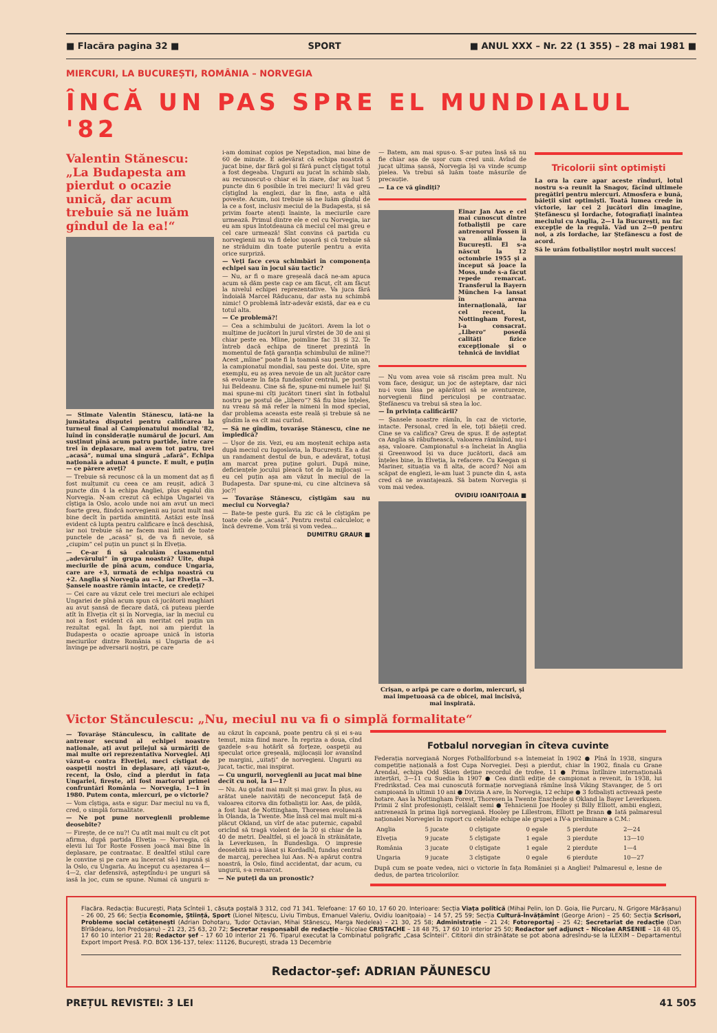■ Flacăra pagina 32 ■ SPORT ■ ANUL XXX – Nr. 22 (1 355) – 28 mai 1981 ■
MIERCURI, LA BUCUREȘTI, ROMÂNIA – NORVEGIA
ÎNCĂ UN PAS SPRE EL MUNDIALUL '82
Valentin Stănescu: „La Budapesta am pierdut o ocazie unică, dar acum trebuie să ne luăm gîndul de la ea!“
— Stimate Valentin Stănescu, iată-ne la jumătatea disputei pentru calificarea la turneul final al Campionatului mondial '82, luînd în considerație numărul de jocuri. Am susținut pînă acum patru partide, între care trei în deplasare, mai avem tot patru, trei „acasă“, numai una singură „afară“. Echipa națională a adunat 4 puncte. E mult, e puțin — ce părere aveți?
— Trebuie să recunosc că la un moment dat aș fi fost mulțumit cu ceea ce am reușit, adică 3 puncte din 4 la echipa Angliei, plus egalul din Norvegia. N-am crezut că echipa Ungariei va cîștiga la Oslo, acolo unde noi am avut un meci foarte greu, fiindcă norvegienii au jucat mult mai bine decît în partida amintită. Astăzi este însă evident că lupta pentru calificare e încă deschisă, iar noi trebuie să ne facem mai întîi de toate punctele de „acasă“ și, de va fi nevoie, să „ciupim“ cel puțin un punct și în Elveția.
— Ce-ar fi să calculăm clasamentul „adevărului“ în grupa noastră? Uite, după meciurile de pînă acum, conduce Ungaria, care are +3, urmată de echipa noastră cu +2. Anglia și Norvegia au —1, iar Elveția —3. Șansele noastre rămîn intacte, ce credeți?
— Cei care au văzut cele trei meciuri ale echipei Ungariei de pînă acum spun că jucătorii maghiari au avut șansă de fiecare dată, că puteau pierde atît în Elveția cît și în Norvegia, iar în meciul cu noi a fost evident că am meritat cel puțin un rezultat egal. În fapt, noi am pierdut la Budapesta o ocazie aproape unică în istoria meciurilor dintre România și Ungaria de a-i învinge pe adversarii noștri, pe care
i-am dominat copios pe Nepstadion, mai bine de 60 de minute. E adevărat că echipa noastră a jucat bine, dar fără gol și fără punct cîștigat totul a fost degeaba. Ungurii au jucat în schimb slab, au recunoscut-o chiar ei în ziare, dar au luat 5 puncte din 6 posibile în trei meciuri! Îi văd greu cîștigînd la englezi, dar în fine, asta e altă poveste. Acum, noi trebuie să ne luăm gîndul de la ce a fost, inclusiv meciul de la Budapesta, și să privim foarte atenți înainte, la meciurile care urmează. Primul dintre ele e cel cu Norvegia, iar eu am spus întotdeauna că meciul cel mai greu e cel care urmează! Sînt convins că partida cu norvegienii nu va fi deloc ușoară și că trebuie să ne străduim din toate puterile pentru a evita orice surpriză.
— Veți face ceva schimbări în componența echipei sau în jocul său tactic?
— Nu, ar fi o mare greșeală dacă ne-am apuca acum să dăm peste cap ce am făcut, cît am făcut la nivelul echipei reprezentative. Va juca fără îndoială Marcel Răducanu, dar asta nu schimbă nimic! O problemă într-adevăr există, dar ea e cu totul alta.
— Ce problemă?!
— Cea a schimbului de jucători. Avem la lot o mulțime de jucători în jurul vîrstei de 30 de ani și chiar peste ea. Mîine, poimîine fac 31 și 32. Te întreb dacă echipa de tineret prezintă în momentul de față garanția schimbului de mîine?! Acest „mîine“ poate fi la toamnă sau peste un an, la campionatul mondial, sau peste doi. Uite, spre exemplu, eu aș avea nevoie de un alt jucător care să evolueze în fața fundașilor centrali, pe postul lui Beldeanu. Cine să fie, spune-mi numele lui! Și mai spune-mi cîți jucători tineri sînt în fotbalul nostru pe postul de „libero“? Să fiu bine înțeles, nu vreau să mă refer la nimeni în mod special, dar problema aceasta este reală și trebuie să ne gîndim la ea cît mai curînd.
— Să ne gîndim, tovarășe Stănescu, cine ne împiedică?
— Ușor de zis. Vezi, eu am moștenit echipa asta după meciul cu Iugoslavia, la București. Ea a dat un randament destul de bun, e adevărat, totuși am marcat prea puține goluri. După mine, deficiențele jocului pleacă tot de la mijlocași — eu cel puțin așa am văzut în meciul de la Budapesta. Dar spune-mi, cu cine altcineva să joc?!
— Tovarășe Stănescu, cîștigăm sau nu meciul cu Norvegia?
— Bate-te peste gură. Eu zic că le cîștigăm pe toate cele de „acasă“. Pentru restul calculelor, e încă devreme. Vom trăi și vom vedea...
DUMITRU GRAUR ■
— Batem, am mai spus-o. S-ar putea însă să nu fie chiar așa de ușor cum cred unii. Avînd de jucat ultima șansă, Norvegia își va vinde scump pielea. Va trebui să luăm toate măsurile de precauție.
— La ce vă gîndiți?
Einar Jan Aas e cel mai cunoscut dintre fotbaliștii pe care antrenorul Fossen îi va alinia la București. El s-a născut la 12 octombrie 1955 și a început să joace la Moss, unde s-a făcut repede remarcat. Transferul la Bayern München l-a lansat în arena internațională, iar cel recent, la Nottingham Forest, l-a consacrat. „Libero“ posedă calități fizice excepționale și o tehnică de invidiat
— Nu vom avea voie să riscăm prea mult. Nu vom face, desigur, un joc de așteptare, dar nici nu-i vom lăsa pe apărători să se aventureze, norvegienii fiind periculoși pe contraatac. Ștefănescu va trebui să stea la loc.
— În privința calificării?
— Șansele noastre rămîn, în caz de victorie, intacte. Personal, cred în ele, toți băieții cred. Cine se va califica? Greu de spus. E de așteptat ca Anglia să răbufnească, valoarea rămînînd, nu-i așa, valoare. Campionatul s-a încheiat în Anglia și Greenwood își va duce jucătorii, dacă am înțeles bine, în Elveția, la refacere. Cu Keegan și Mariner, situația va fi alta, de acord? Noi am scăpat de englezi, le-am luat 3 puncte din 4, asta cred că ne avantajează. Să batem Norvegia și vom mai vedea.
OVIDIU IOANIȚOAIA ■
Crișan, o aripă pe care o dorim, miercuri, și mai impetuoasă ca de obicei, mai incisivă, mai inspirată.
Tricolorii sînt optimiști
La ora la care apar aceste rînduri, lotul nostru s-a reunit la Snagov, făcînd ultimele pregătiri pentru miercuri. Atmosfera e bună, băieții sînt optimiști. Toată lumea crede în victorie, iar cei 2 jucători din imagine, Ștefănescu și Iordache, fotografiați înaintea meciului cu Anglia, 2—1 la București, nu fac excepție de la regulă. Văd un 2—0 pentru noi, a zis Iordache, iar Ștefănescu a fost de acord.
Să le urăm fotbaliștilor noștri mult succes!
Victor Stănculescu: „Nu, meciul nu va fi o simplă formalitate“
— Tovarășe Stănculescu, în calitate de antrenor secund al echipei noastre naționale, ați avut prilejul să urmăriți de mai multe ori reprezentativa Norvegiei. Ați văzut-o contra Elveției, meci cîștigat de oaspeții noștri în deplasare, ați văzut-o, recent, la Oslo, cînd a pierdut în fața Ungariei, firește, ați fost martorul primei confruntări România — Norvegia, 1—1 în 1980. Putem conta, miercuri, pe o victorie?
— Vom cîștiga, asta e sigur. Dar meciul nu va fi, cred, o simplă formalitate.
— Ne pot pune norvegienii probleme deosebite?
— Firește, de ce nu?! Cu atît mai mult cu cît pot afirma, după partida Elveția — Norvegia, că elevii lui Tor Roste Fossen joacă mai bine în deplasare, pe contraatac. E dealtfel stilul care le convine și pe care au încercat să-l impună și la Oslo, cu Ungaria. Au început cu așezarea 4—4—2, clar defensivă, așteptîndu-i pe unguri să iasă la joc, cum se spune. Numai că ungurii n-au căzut în capcană, poate pentru că și ei s-au temut, miza fiind mare. În repriza a doua, cînd gazdele s-au hotărît să forțeze, oaspeții au speculat orice greșeală, mijlocașii lor avansînd pe margini, „uitați“ de norvegieni. Ungurii au jucat, tactic, mai inspirat.
— Cu ungurii, norvegienii au jucat mai bine decît cu noi, la 1—1?
— Nu. Au gafat mai mult și mai grav. În plus, au arătat unele naivități de neconceput față de valoarea citorva din fotbaliștii lor. Aas, de pildă, a fost luat de Nottingham, Thoresen evoluează în Olanda, la Twente. Mie însă cel mai mult mi-a plăcut Okland, un vîrf de atac puternic, capabil oricînd să tragă violent de la 30 și chiar de la 40 de metri. Dealtfel, și el joacă în străinătate, la Leverkusen, în Bundesliga. O impresie deosebită mi-a lăsat și Kordadhl, fundaș central de marcaj, perechea lui Aas. N-a apărut contra noastră, la Oslo, fiind accidentat, dar acum, cu ungurii, s-a remarcat.
— Ne puteți da un pronostic?
Fotbalul norvegian în cîteva cuvinte
Federația norvegiană Norges Fotballforbund s-a întemeiat în 1902 ● Pînă în 1938, singura competiție națională a fost Cupa Norvegiei. Deși a pierdut, chiar în 1902, finala cu Grane Arendal, echipa Odd Skien deține recordul de trofee, 11 ● Prima întîlnire internațională interțări, 3—11 cu Suedia în 1907 ● Cea dintîi ediție de campionat a revenit, în 1938, lui Fredrikstad. Cea mai cunoscută formație norvegiană rămîne însă Viking Stavanger, de 5 ori campioană în ultimii 10 ani ● Divizia A are, în Norvegia, 12 echipe ● 3 fotbaliști activează peste hotare. Aas la Nottingham Forest, Thoresen la Twente Enschede și Okland la Bayer Leverkusen. Primii 2 sînt profesioniști, celălalt semi ● Tehnicienii Joe Hooley și Billy Elliott, ambii englezi, antrenează în prima ligă norvegiană. Hooley pe Lillestrom, Elliott pe Brann ● Iată palmaresul naționalei Norvegiei în raport cu celelalte echipe ale grupei a IV-a preliminare a C.M.:
| Anglia | 5 jucate | 0 cîștigate | 0 egale | 5 pierdute | 2—24 |
| Elveția | 9 jucate | 5 cîștigate | 1 egale | 3 pierdute | 13—10 |
| România | 3 jucate | 0 cîștigate | 1 egale | 2 pierdute | 1—4 |
| Ungaria | 9 jucate | 3 cîștigate | 0 egale | 6 pierdute | 10—27 |
După cum se poate vedea, nici o victorie în fața României și a Angliei! Palmaresul e, lesne de dedus, de partea tricolorilor.
Flacăra. Redacția: București, Piața Scînteii 1, căsuța poștală 3 312, cod 71 341. Telefoane: 17 60 10, 17 60 20. Interioare: Secția Viața politică (Mihai Pelin, Ion D. Goia, Ilie Purcaru, N. Grigore Mărășanu) – 26 00, 25 66; Secția Economie, Știință, Sport (Lionel Nițescu, Liviu Timbus, Emanuel Valeriu, Ovidiu Ioanițoaia) – 14 57, 25 59; Secția Cultură-Învățămînt (George Arion) – 25 60; Secția Scrisori, Probleme social cetățenești (Adrian Dohotaru, Tudor Octavian, Mihai Stănescu, Marga Nedelea) – 21 30, 25 58; Administrație – 21 24; Fotoreportaj – 25 42; Secretariat de redacție (Dan Bîrlădeanu, Ion Predoșanu) – 21 23, 25 63, 20 72; Secretar responsabil de redacție – Nicolae CRISTACHE – 18 48 75, 17 60 10 interior 25 50; Redactor șef adjunct – Nicolae ARSENIE – 18 48 05, 17 60 10 interior 21 28; Redactor șef – 17 60 10 interior 21 76. Tiparul executat la Combinatul poligrafic „Casa Scînteii“. Cititorii din străinătate se pot abona adresîndu-se la ILEXIM – Departamentul Export Import Presă. P.O. BOX 136-137, telex: 11126, București, strada 13 Decembrie
Redactor-șef: ADRIAN PĂUNESCU
PREȚUL REVISTEI: 3 LEI 41 505